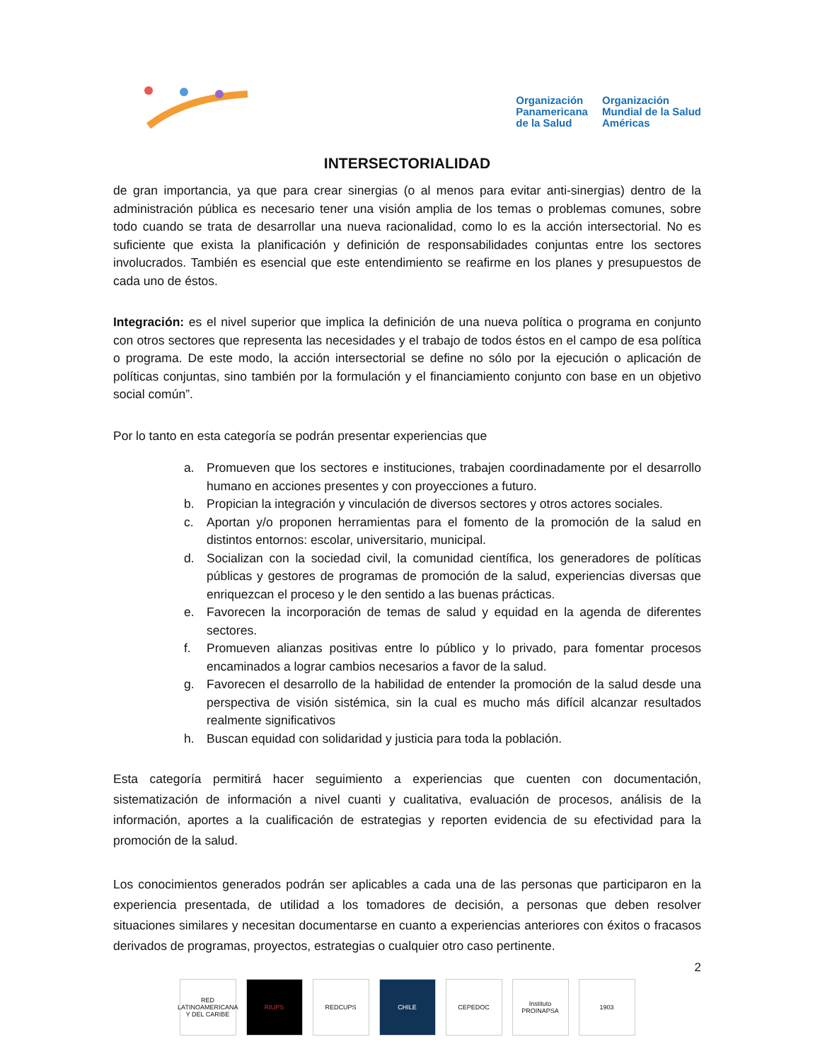Organización
Panamericana
de la Salud
Organización
Mundial de la Salud
Américas
INTERSECTORIALIDAD
de gran importancia, ya que para crear sinergias (o al menos para evitar anti-sinergias) dentro de la administración pública es necesario tener una visión amplia de los temas o problemas comunes, sobre todo cuando se trata de desarrollar una nueva racionalidad, como lo es la acción intersectorial. No es suficiente que exista la planificación y definición de responsabilidades conjuntas entre los sectores involucrados. También es esencial que este entendimiento se reafirme en los planes y presupuestos de cada uno de éstos.
Integración: es el nivel superior que implica la definición de una nueva política o programa en conjunto con otros sectores que representa las necesidades y el trabajo de todos éstos en el campo de esa política o programa. De este modo, la acción intersectorial se define no sólo por la ejecución o aplicación de políticas conjuntas, sino también por la formulación y el financiamiento conjunto con base en un objetivo social común”.
Por lo tanto en esta categoría se podrán presentar experiencias que
a. Promueven que los sectores e instituciones, trabajen coordinadamente por el desarrollo humano en acciones presentes y con proyecciones a futuro.
b. Propician la integración y vinculación de diversos sectores y otros actores sociales.
c. Aportan y/o proponen herramientas para el fomento de la promoción de la salud en distintos entornos: escolar, universitario, municipal.
d. Socializan con la sociedad civil, la comunidad científica, los generadores de políticas públicas y gestores de programas de promoción de la salud, experiencias diversas que enriquezcan el proceso y le den sentido a las buenas prácticas.
e. Favorecen la incorporación de temas de salud y equidad en la agenda de diferentes sectores.
f. Promueven alianzas positivas entre lo público y lo privado, para fomentar procesos encaminados a lograr cambios necesarios a favor de la salud.
g. Favorecen el desarrollo de la habilidad de entender la promoción de la salud desde una perspectiva de visión sistémica, sin la cual es mucho más difícil alcanzar resultados realmente significativos
h. Buscan equidad con solidaridad y justicia para toda la población.
Esta categoría permitirá hacer seguimiento a experiencias que cuenten con documentación, sistematización de información a nivel cuanti y cualitativa, evaluación de procesos, análisis de la información, aportes a la cualificación de estrategias y reporten evidencia de su efectividad para la promoción de la salud.
Los conocimientos generados podrán ser aplicables a cada una de las personas que participaron en la experiencia presentada, de utilidad a los tomadores de decisión, a personas que deben resolver situaciones similares y necesitan documentarse en cuanto a experiencias anteriores con éxitos o fracasos derivados de programas, proyectos, estrategias o cualquier otro caso pertinente.
2
RED LATINOAMERICANA Y DEL CARIBE
RIUPS REDCUPS CHILE CEPEDOC Instituto PROINAPSA
1903